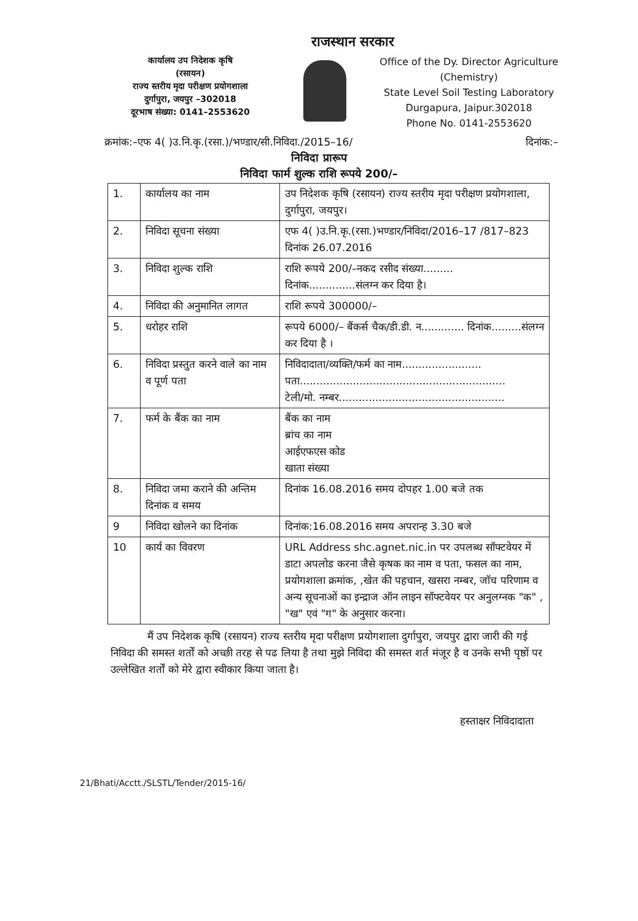राजस्थान सरकार
कार्यालय उप निदेशक कृषि
(रसायन)
राज्य स्तरीय मृदा परीक्षण प्रयोगशाला
दुर्गापुरा, जयपुर –302018
दूरभाष संख्या: 0141–2553620
Office of the Dy. Director Agriculture
(Chemistry)
State Level Soil Testing Laboratory
Durgapura, Jaipur.302018
Phone No. 0141-2553620
क्रमांक:–एफ 4( )उ.नि.कृ.(रसा.)/भण्डार/सी.निविदा./2015–16/ दिनांक:–
निविदा प्रारूप
निविदा फार्म शुल्क राशि रूपये 200/–
| 1. | कार्यालय का नाम | उप निदेशक कृषि (रसायन) राज्य स्तरीय मृदा परीक्षण प्रयोगशाला, दुर्गापुरा, जयपुर। |
| 2. | निविदा सूचना संख्या | एफ 4( )उ.नि.कृ.(रसा.)भण्डार/निविदा/2016–17 /817–823 दिनांक 26.07.2016 |
| 3. | निविदा शुल्क राशि | राशि रूपये 200/–नकद रसीद संख्या......... दिनांक..............संलग्न कर दिया है। |
| 4. | निविदा की अनुमानित लागत | राशि रूपये 300000/– |
| 5. | धरोहर राशि | रूपये 6000/– बैंकर्स चैक/डी.डी. न............. दिनांक.........संलग्न कर दिया है । |
| 6. | निविदा प्रस्तुत करने वाले का नाम व पूर्ण पता | निविदादाता/व्यक्ति/फर्म का नाम........................ पता.............................................................. टेली/मो. नम्बर.................................................. |
| 7. | फर्म के बैंक का नाम | बैंक का नाम ब्रांच का नाम आईएफएस कोड खाता संख्या |
| 8. | निविदा जमा कराने की अन्तिम दिनांक व समय | दिनांक 16.08.2016 समय दोपहर 1.00 बजे तक |
| 9 | निविदा खोलने का दिनांक | दिनांक:16.08.2016 समय अपरान्ह 3.30 बजे |
| 10 | कार्य का विवरण | URL Address shc.agnet.nic.in पर उपलब्ध सॉफ्टवेयर में डाटा अपलोड करना जैसे कृषक का नाम व पता, फसल का नाम, प्रयोगशाला क्रमांक, ,खेत की पहचान, खसरा नम्बर, जॉच परिणाम व अन्य सूचनाओं का इन्द्राज ऑन लाइन सॉफ्टवेयर पर अनुलग्नक "क" , "ख" एवं "ग" के अनुसार करना। |
मैं उप निदेशक कृषि (रसायन) राज्य स्तरीय मृदा परीक्षण प्रयोगशाला दुर्गापुरा, जयपुर द्वारा जारी की गई निविदा की समस्त शर्तों को अच्छी तरह से पढ लिया है तथा मुझे निविदा की समस्त शर्त मंजूर है व उनके सभी पृष्ठों पर उल्लेखित शर्तों को मेरे द्वारा स्वीकार किया जाता है।
हस्ताक्षर निविदादाता
21/Bhati/Acctt./SLSTL/Tender/2015-16/